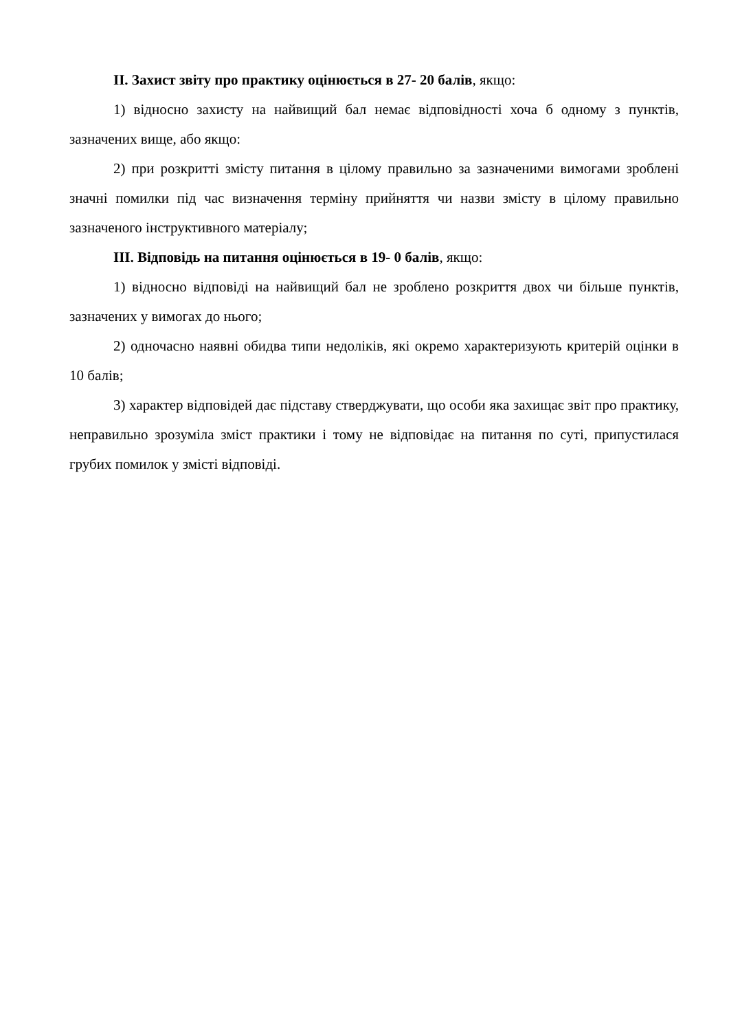ІІ. Захист звіту про практику оцінюється в 27- 20 балів, якщо:
1) відносно захисту на найвищий бал немає відповідності хоча б одному з пунктів, зазначених вище, або якщо:
2) при розкритті змісту питання в цілому правильно за зазначеними вимогами зроблені значні помилки під час визначення терміну прийняття чи назви змісту в цілому правильно зазначеного інструктивного матеріалу;
ІІІ. Відповідь на питання оцінюється в 19- 0 балів, якщо:
1) відносно відповіді на найвищий бал не зроблено розкриття двох чи більше пунктів, зазначених у вимогах до нього;
2) одночасно наявні обидва типи недоліків, які окремо характеризують критерій оцінки в 10 балів;
3) характер відповідей дає підставу стверджувати, що особи яка захищає звіт про практику, неправильно зрозуміла зміст практики і тому не відповідає на питання по суті, припустилася грубих помилок у змісті відповіді.